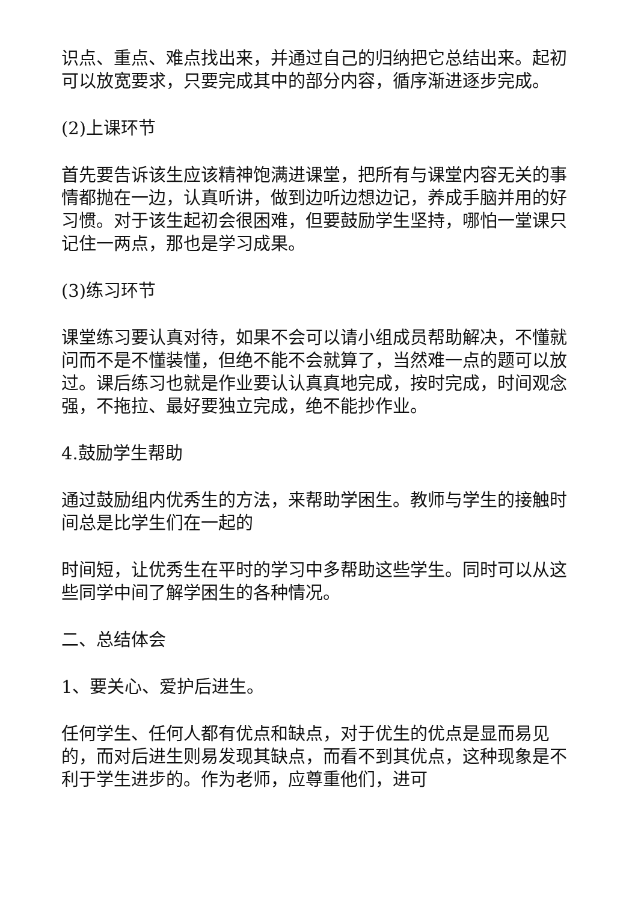识点、重点、难点找出来，并通过自己的归纳把它总结出来。起初可以放宽要求，只要完成其中的部分内容，循序渐进逐步完成。
(2)上课环节
首先要告诉该生应该精神饱满进课堂，把所有与课堂内容无关的事情都抛在一边，认真听讲，做到边听边想边记，养成手脑并用的好习惯。对于该生起初会很困难，但要鼓励学生坚持，哪怕一堂课只记住一两点，那也是学习成果。
(3)练习环节
课堂练习要认真对待，如果不会可以请小组成员帮助解决，不懂就问而不是不懂装懂，但绝不能不会就算了，当然难一点的题可以放过。课后练习也就是作业要认认真真地完成，按时完成，时间观念强，不拖拉、最好要独立完成，绝不能抄作业。
4.鼓励学生帮助
通过鼓励组内优秀生的方法，来帮助学困生。教师与学生的接触时间总是比学生们在一起的
时间短，让优秀生在平时的学习中多帮助这些学生。同时可以从这些同学中间了解学困生的各种情况。
二、总结体会
1、要关心、爱护后进生。
任何学生、任何人都有优点和缺点，对于优生的优点是显而易见的，而对后进生则易发现其缺点，而看不到其优点，这种现象是不利于学生进步的。作为老师，应尊重他们，进可